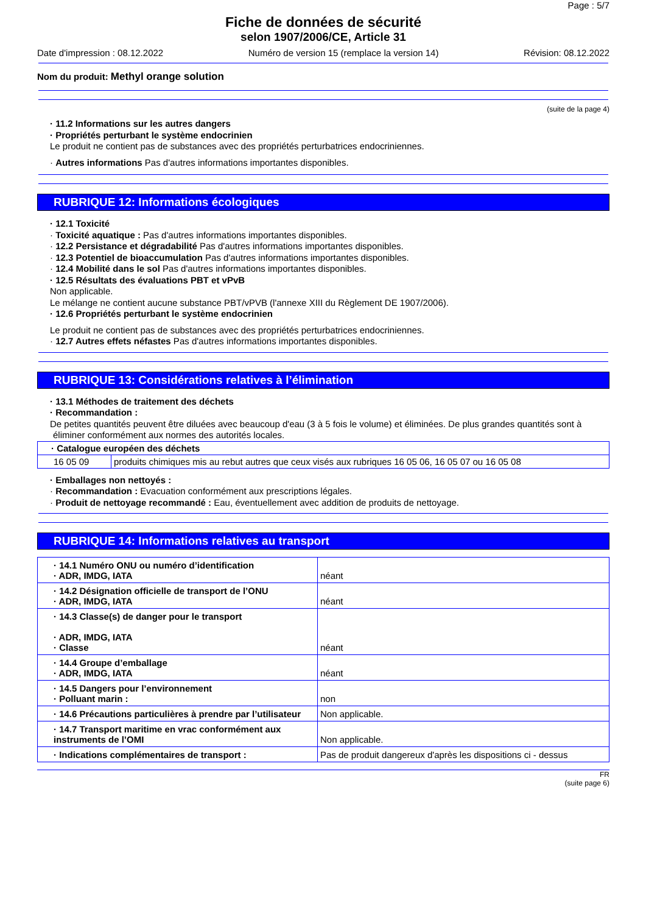Page : 5/7
Fiche de données de sécurité
selon 1907/2006/CE, Article 31
Date d'impression : 08.12.2022 Numéro de version 15 (remplace la version 14) Révision: 08.12.2022
Nom du produit: Methyl orange solution
(suite de la page 4)
· 11.2 Informations sur les autres dangers
· Propriétés perturbant le système endocrinien
Le produit ne contient pas de substances avec des propriétés perturbatrices endocriniennes.
· Autres informations Pas d'autres informations importantes disponibles.
RUBRIQUE 12: Informations écologiques
· 12.1 Toxicité
· Toxicité aquatique : Pas d'autres informations importantes disponibles.
· 12.2 Persistance et dégradabilité Pas d'autres informations importantes disponibles.
· 12.3 Potentiel de bioaccumulation Pas d'autres informations importantes disponibles.
· 12.4 Mobilité dans le sol Pas d'autres informations importantes disponibles.
· 12.5 Résultats des évaluations PBT et vPvB
Non applicable.
Le mélange ne contient aucune substance PBT/vPVB (l'annexe XIII du Règlement DE 1907/2006).
· 12.6 Propriétés perturbant le système endocrinien
Le produit ne contient pas de substances avec des propriétés perturbatrices endocriniennes.
· 12.7 Autres effets néfastes Pas d'autres informations importantes disponibles.
RUBRIQUE 13: Considérations relatives à l’élimination
· 13.1 Méthodes de traitement des déchets
· Recommandation :
De petites quantités peuvent être diluées avec beaucoup d'eau (3 à 5 fois le volume) et éliminées. De plus grandes quantités sont à éliminer conformément aux normes des autorités locales.
| · Catalogue européen des déchets | |
| 16 05 09 | produits chimiques mis au rebut autres que ceux visés aux rubriques 16 05 06, 16 05 07 ou 16 05 08 |
· Emballages non nettoyés :
· Recommandation : Evacuation conformément aux prescriptions légales.
· Produit de nettoyage recommandé : Eau, éventuellement avec addition de produits de nettoyage.
RUBRIQUE 14: Informations relatives au transport
| · 14.1 Numéro ONU ou numéro d’identification · ADR, IMDG, IATA | néant |
| · 14.2 Désignation officielle de transport de l’ONU · ADR, IMDG, IATA | néant |
| · 14.3 Classe(s) de danger pour le transport · ADR, IMDG, IATA · Classe | néant |
| · 14.4 Groupe d’emballage · ADR, IMDG, IATA | néant |
| · 14.5 Dangers pour l’environnement · Polluant marin : | non |
| · 14.6 Précautions particulières à prendre par l’utilisateur | Non applicable. |
| · 14.7 Transport maritime en vrac conformément aux instruments de l’OMI | Non applicable. |
| · Indications complémentaires de transport : | Pas de produit dangereux d'après les dispositions ci - dessus |
FR
(suite page 6)